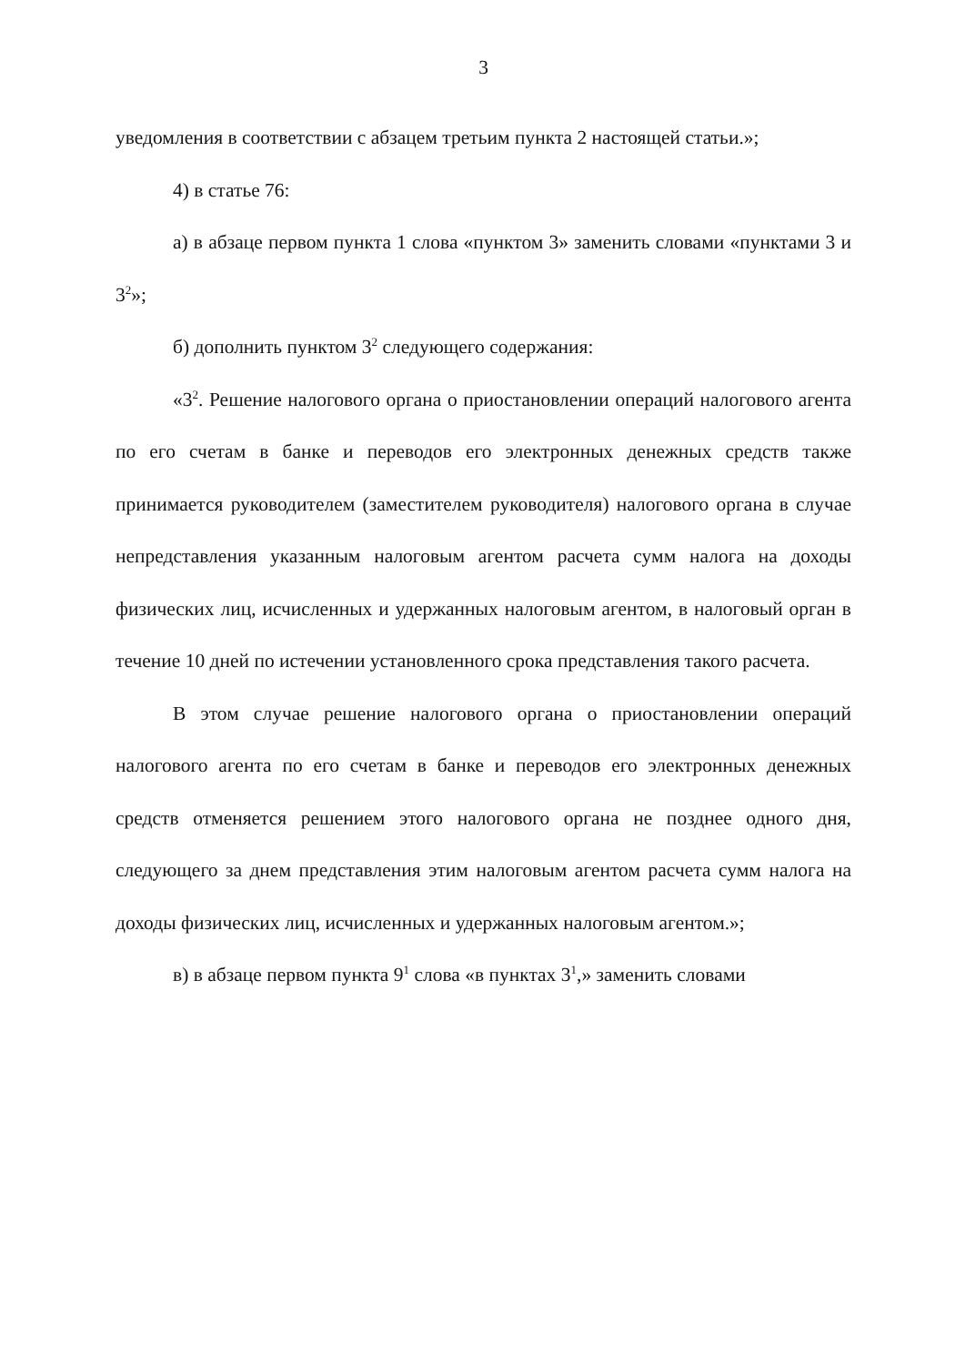3
уведомления в соответствии с абзацем третьим пункта 2 настоящей статьи.»;
4) в статье 76:
а) в абзаце первом пункта 1 слова «пунктом 3» заменить словами «пунктами 3 и 3<sup>2</sup>»;
б) дополнить пунктом 3<sup>2</sup> следующего содержания:
«3<sup>2</sup>. Решение налогового органа о приостановлении операций налогового агента по его счетам в банке и переводов его электронных денежных средств также принимается руководителем (заместителем руководителя) налогового органа в случае непредставления указанным налоговым агентом расчета сумм налога на доходы физических лиц, исчисленных и удержанных налоговым агентом, в налоговый орган в течение 10 дней по истечении установленного срока представления такого расчета.
В этом случае решение налогового органа о приостановлении операций налогового агента по его счетам в банке и переводов его электронных денежных средств отменяется решением этого налогового органа не позднее одного дня, следующего за днем представления этим налоговым агентом расчета сумм налога на доходы физических лиц, исчисленных и удержанных налоговым агентом.»;
в) в абзаце первом пункта 9<sup>1</sup> слова «в пунктах 3<sup>1</sup>,» заменить словами